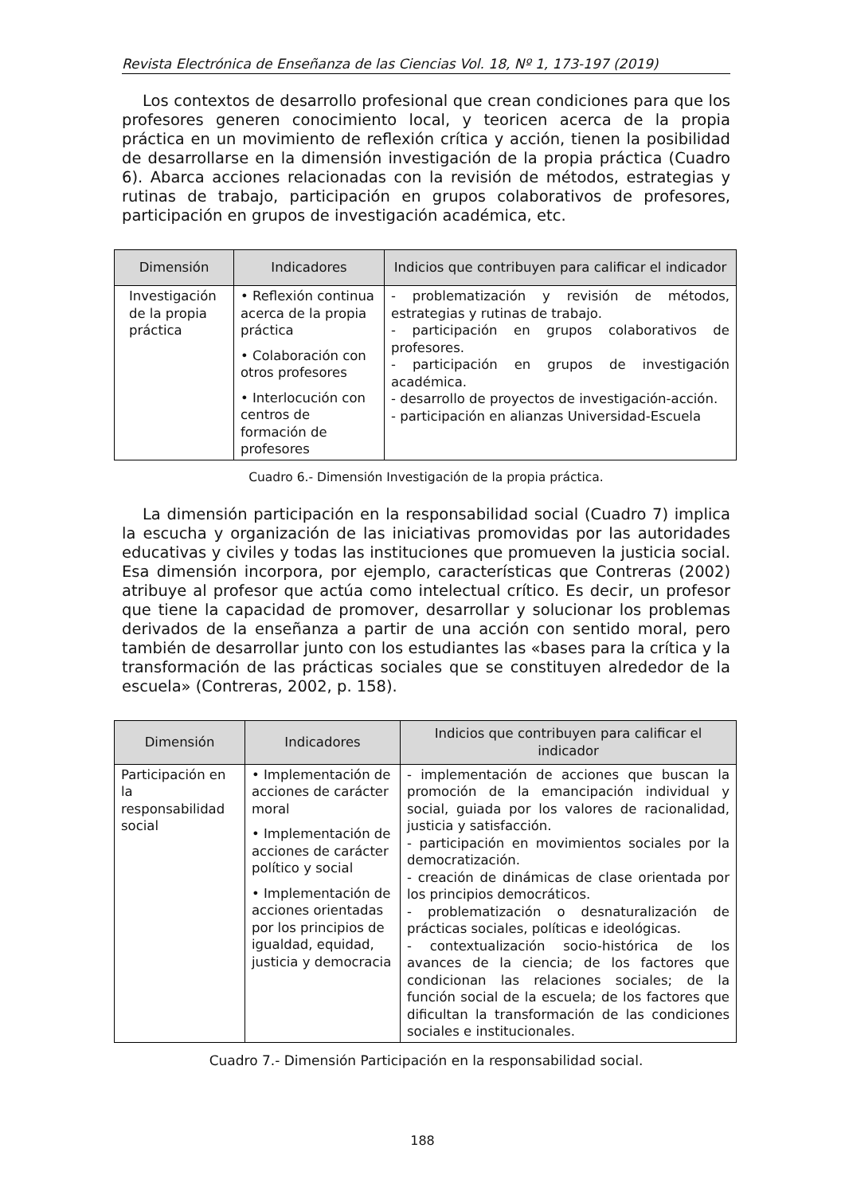Revista Electrónica de Enseñanza de las Ciencias Vol. 18, Nº 1, 173-197 (2019)
Los contextos de desarrollo profesional que crean condiciones para que los profesores generen conocimiento local, y teoricen acerca de la propia práctica en un movimiento de reflexión crítica y acción, tienen la posibilidad de desarrollarse en la dimensión investigación de la propia práctica (Cuadro 6). Abarca acciones relacionadas con la revisión de métodos, estrategias y rutinas de trabajo, participación en grupos colaborativos de profesores, participación en grupos de investigación académica, etc.
| Dimensión | Indicadores | Indicios que contribuyen para calificar el indicador |
| --- | --- | --- |
| Investigación de la propia práctica | • Reflexión continua acerca de la propia práctica • Colaboración con otros profesores • Interlocución con centros de formación de profesores | - problematización y revisión de métodos, estrategias y rutinas de trabajo. - participación en grupos colaborativos de profesores. - participación en grupos de investigación académica. - desarrollo de proyectos de investigación-acción. - participación en alianzas Universidad-Escuela |
Cuadro 6.- Dimensión Investigación de la propia práctica.
La dimensión participación en la responsabilidad social (Cuadro 7) implica la escucha y organización de las iniciativas promovidas por las autoridades educativas y civiles y todas las instituciones que promueven la justicia social. Esa dimensión incorpora, por ejemplo, características que Contreras (2002) atribuye al profesor que actúa como intelectual crítico. Es decir, un profesor que tiene la capacidad de promover, desarrollar y solucionar los problemas derivados de la enseñanza a partir de una acción con sentido moral, pero también de desarrollar junto con los estudiantes las «bases para la crítica y la transformación de las prácticas sociales que se constituyen alrededor de la escuela» (Contreras, 2002, p. 158).
| Dimensión | Indicadores | Indicios que contribuyen para calificar el indicador |
| --- | --- | --- |
| Participación en la responsabilidad social | • Implementación de acciones de carácter moral • Implementación de acciones de carácter político y social • Implementación de acciones orientadas por los principios de igualdad, equidad, justicia y democracia | - implementación de acciones que buscan la promoción de la emancipación individual y social, guiada por los valores de racionalidad, justicia y satisfacción. - participación en movimientos sociales por la democratización. - creación de dinámicas de clase orientada por los principios democráticos. - problematización o desnaturalización de prácticas sociales, políticas e ideológicas. - contextualización socio-histórica de los avances de la ciencia; de los factores que condicionan las relaciones sociales; de la función social de la escuela; de los factores que dificultan la transformación de las condiciones sociales e institucionales. |
Cuadro 7.- Dimensión Participación en la responsabilidad social.
188